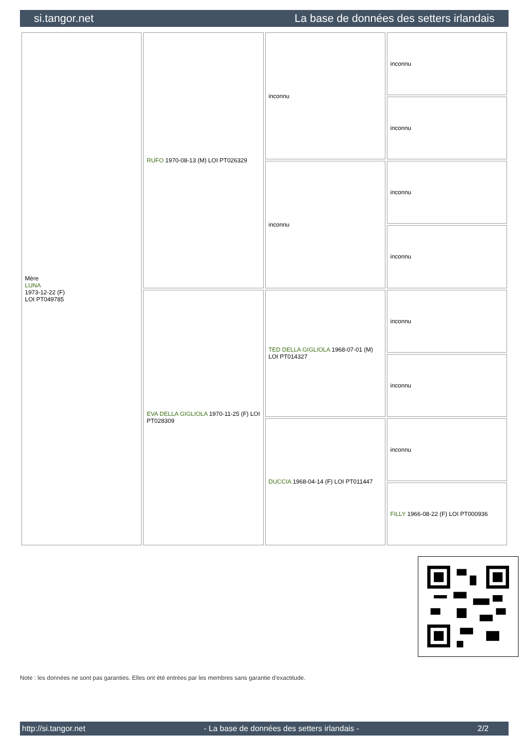si.tangor.net La base de données des setters irlandais
| Mère LUNA 1973-12-22 (F) LOI PT049785 | RUFO 1970-08-13 (M) LOI PT026329 | inconnu | inconnu |
| | | | inconnu |
| | | inconnu | inconnu |
| | | | inconnu |
| | EVA DELLA GIGLIOLA 1970-11-25 (F) LOI PT028309 | TED DELLA GIGLIOLA 1968-07-01 (M) LOI PT014327 | inconnu |
| | | | inconnu |
| | | DUCCIA 1968-04-14 (F) LOI PT011447 | inconnu |
| | | | FILLY 1966-08-22 (F) LOI PT000936 |
Note : les données ne sont pas garanties. Elles ont été entrées par les membres sans garantie d'exactitude.
http://si.tangor.net - La base de données des setters irlandais - 2/2